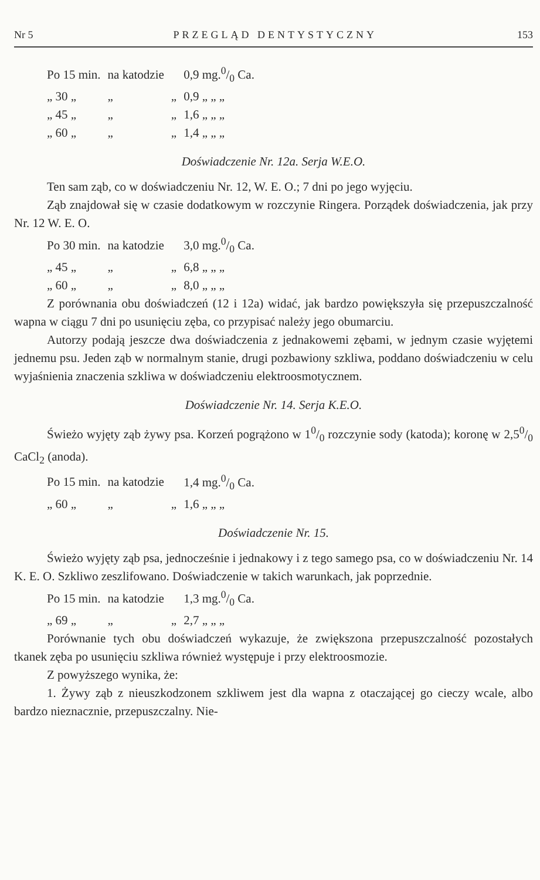Nr 5 PRZEGLĄD DENTYSTYCZNY 153
| Po 15 min. | na katodzie | | 0,9 mg.0/0 Ca. |
| „ 30 „ | „ | „ | 0,9 „ „ „ |
| „ 45 „ | „ | „ | 1,6 „ „ „ |
| „ 60 „ | „ | „ | 1,4 „ „ „ |
Doświadczenie Nr. 12a. Serja W.E.O.
Ten sam ząb, co w doświadczeniu Nr. 12, W. E. O.; 7 dni po jego wyjęciu.
Ząb znajdował się w czasie dodatkowym w rozczynie Ringera. Porządek doświadczenia, jak przy Nr. 12 W. E. O.
| Po 30 min. | na katodzie | | 3,0 mg.0/0 Ca. |
| „ 45 „ | „ | „ | 6,8 „ „ „ |
| „ 60 „ | „ | „ | 8,0 „ „ „ |
Z porównania obu doświadczeń (12 i 12a) widać, jak bardzo powiększyła się przepuszczalność wapna w ciągu 7 dni po usunięciu zęba, co przypisać należy jego obumarciu.
Autorzy podają jeszcze dwa doświadczenia z jednakowemi zębami, w jednym czasie wyjętemi jednemu psu. Jeden ząb w normalnym stanie, drugi pozbawiony szkliwa, poddano doświadczeniu w celu wyjaśnienia znaczenia szkliwa w doświadczeniu elektroosmotycznem.
Doświadczenie Nr. 14. Serja K.E.O.
Świeżo wyjęty ząb żywy psa. Korzeń pogrążono w 10/0 rozczynie sody (katoda); koronę w 2,50/0 CaCl<sub>2</sub> (anoda).
| Po 15 min. | na katodzie | | 1,4 mg.0/0 Ca. |
| „ 60 „ | „ | „ | 1,6 „ „ „ |
Doświadczenie Nr. 15.
Świeżo wyjęty ząb psa, jednocześnie i jednakowy i z tego samego psa, co w doświadczeniu Nr. 14 K. E. O. Szkliwo zeszlifowano. Doświadczenie w takich warunkach, jak poprzednie.
| Po 15 min. | na katodzie | | 1,3 mg.0/0 Ca. |
| „ 69 „ | „ | „ | 2,7 „ „ „ |
Porównanie tych obu doświadczeń wykazuje, że zwiększona przepuszczalność pozostałych tkanek zęba po usunięciu szkliwa również występuje i przy elektroosmozie.
Z powyższego wynika, że:
1. Żywy ząb z nieuszkodzonem szkliwem jest dla wapna z otaczającej go cieczy wcale, albo bardzo nieznacznie, przepuszczalny. Nie-